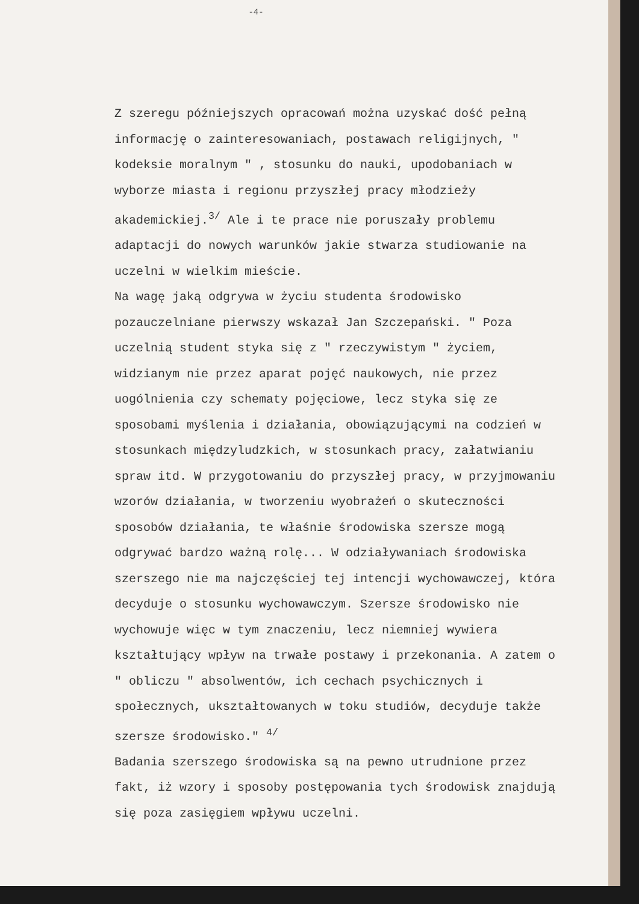-4-
Z szeregu późniejszych opracowań można uzyskać dość pełną informację o zainteresowaniach, postawach religijnych, " kodeksie moralnym " , stosunku do nauki, upodobaniach w wyborze miasta i regionu przyszłej pracy młodzieży akademickiej.<sup>3/</sup> Ale i te prace nie poruszały problemu adaptacji do nowych warunków jakie stwarza studiowanie na uczelni w wielkim mieście.
Na wagę jaką odgrywa w życiu studenta środowisko pozauczelniane pierwszy wskazał Jan Szczepański. " Poza uczelnią student styka się z " rzeczywistym " życiem, widzianym nie przez aparat pojęć naukowych, nie przez uogólnienia czy schematy pojęciowe, lecz styka się ze sposobami myślenia i działania, obowiązującymi na codzień w stosunkach międzyludzkich, w stosunkach pracy, załatwianiu spraw itd. W przygotowaniu do przyszłej pracy, w przyjmowaniu wzorów działania, w tworzeniu wyobrażeń o skuteczności sposobów działania, te właśnie środowiska szersze mogą odgrywać bardzo ważną rolę... W odziaływaniach środowiska szerszego nie ma najczęściej tej intencji wychowawczej, która decyduje o stosunku wychowawczym. Szersze środowisko nie wychowuje więc w tym znaczeniu, lecz niemniej wywiera kształtujący wpływ na trwałe postawy i przekonania. A zatem o " obliczu " absolwentów, ich cechach psychicznych i społecznych, ukształtowanych w toku studiów, decyduje także szersze środowisko." <sup>4/</sup>
Badania szerszego środowiska są na pewno utrudnione przez fakt, iż wzory i sposoby postępowania tych środowisk znajdują się poza zasięgiem wpływu uczelni.